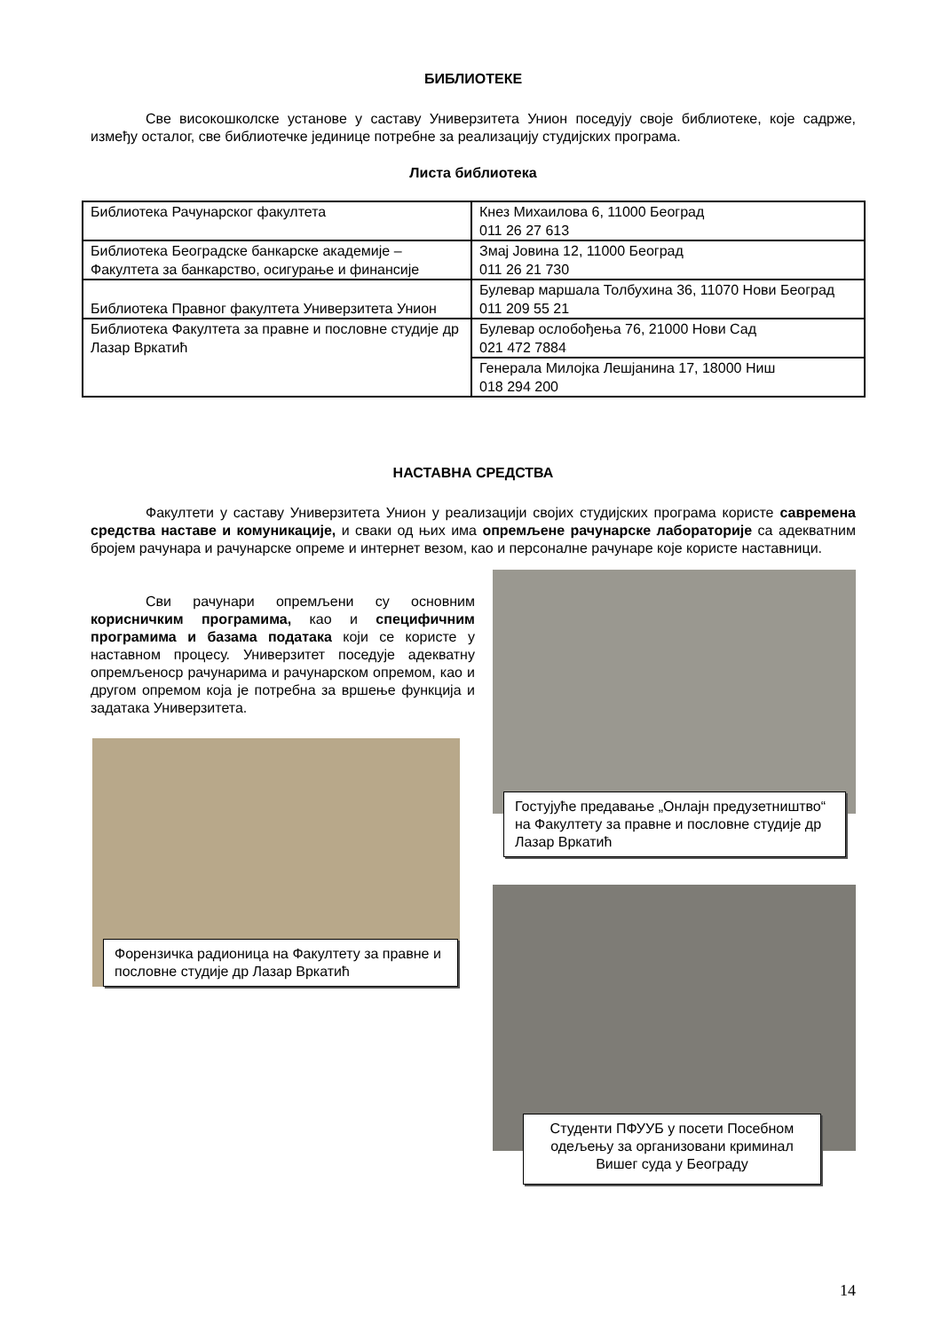БИБЛИОТЕКЕ
Све високошколске установе у саставу Универзитета Унион поседују своје библиотеке, које садрже, између осталог, све библиотечке јединице потребне за реализацију студијских програма.
Листа библиотека
| Библиотека Рачунарског факултета | Кнез Михаилова 6, 11000 Београд 011 26 27 613 |
| Библиотека Београдске банкарске академије – Факултета за банкарство, осигурање и финансије | Змај Јовина 12, 11000 Београд 011 26 21 730 |
| Библиотека Правног факултета Универзитета Унион | Булевар маршала Толбухина 36, 11070 Нови Београд 011 209 55 21 |
| Библиотека Факултета за правне и пословне студије др Лазар Вркатић | Булевар ослобођења 76, 21000 Нови Сад 021 472 7884 |
| | Генерала Милојка Лешјанина 17, 18000 Ниш 018 294 200 |
НАСТАВНА СРЕДСТВА
Факултети у саставу Универзитета Унион у реализацији својих студијских програма користе савремена средства наставе и комуникације, и сваки од њих има опремљене рачунарске лабораторије са адекватним бројем рачунара и рачунарске опреме и интернет везом, као и персоналне рачунаре које користе наставници.
Сви рачунари опремљени су основним корисничким програмима, као и специфичним програмима и базама података који се користе у наставном процесу. Универзитет поседује адекватну опремљеноср рачунарима и рачунарском опремом, као и другом опремом која је потребна за вршење функција и задатака Универзитета.
Форензичка радионица на Факултету за правне и пословне студије др Лазар Вркатић
Гостујуће предавање „Онлајн предузетништво“ на Факултету за правне и пословне студије др Лазар Вркатић
Студенти ПФУУБ у посети Посебном одељењу за организовани криминал Вишег суда у Београду
14